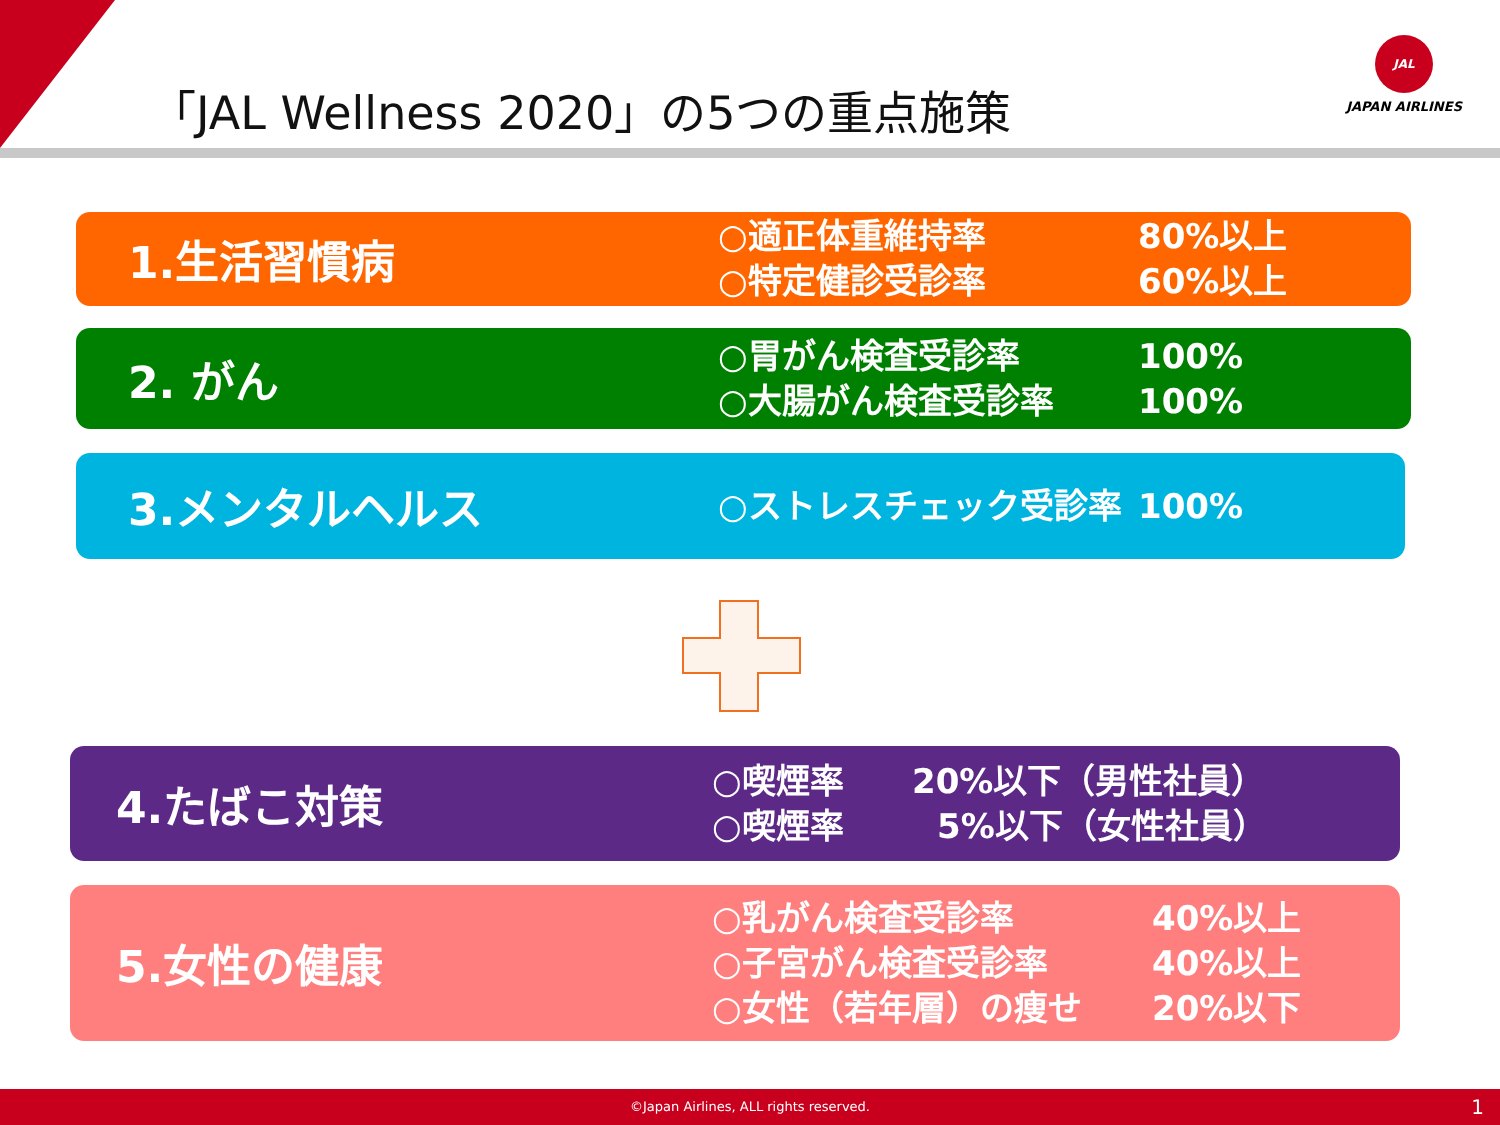「JAL Wellness 2020」の5つの重点施策
JAL
JAPAN AIRLINES
1.生活習慣病
○適正体重維持率 80%以上
○特定健診受診率 60%以上
2. がん
○胃がん検査受診率 100%
○大腸がん検査受診率 100%
3.メンタルヘルス
○ストレスチェック受診率 100%
4.たばこ対策
○喫煙率 20%以下（男性社員）
○喫煙率 5%以下（女性社員）
5.女性の健康
○乳がん検査受診率 40%以上
○子宮がん検査受診率 40%以上
○女性（若年層）の痩せ 20%以下
©Japan Airlines, ALL rights reserved. 1